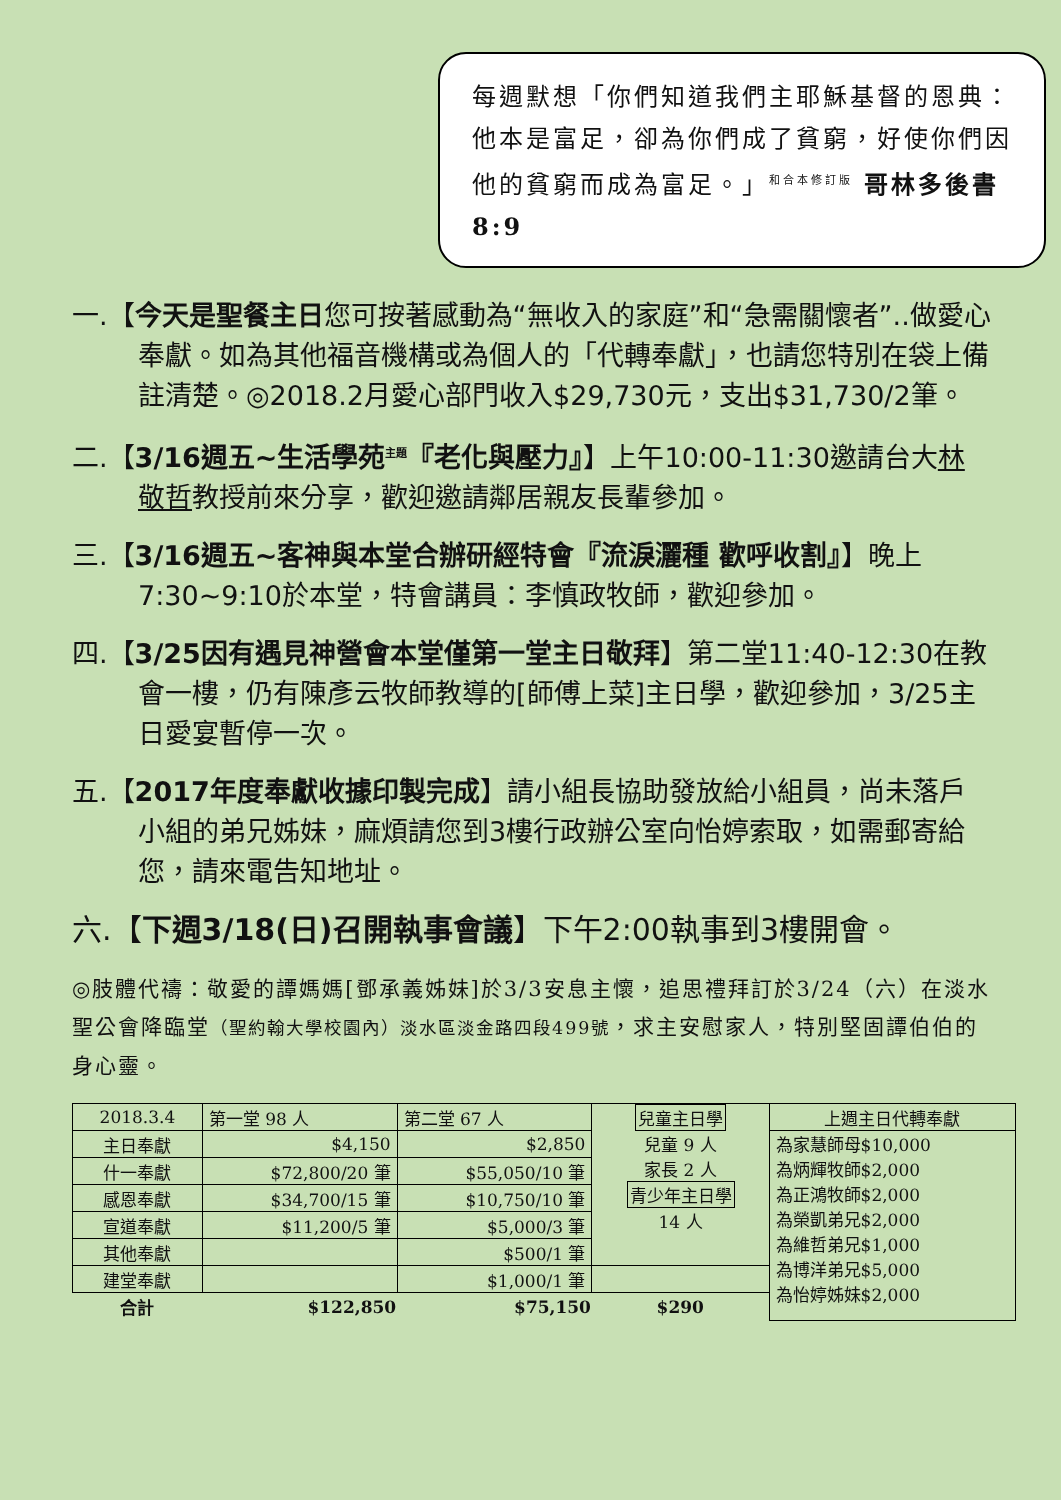每週默想「你們知道我們主耶穌基督的恩典：他本是富足，卻為你們成了貧窮，好使你們因他的貧窮而成為富足。」<sup>和合本修訂版</sup> 哥林多後書8:9
一.【今天是聖餐主日您可按著感動為“無收入的家庭”和“急需關懷者”..做愛心奉獻。如為其他福音機構或為個人的「代轉奉獻」，也請您特別在袋上備註清楚。◎2018.2月愛心部門收入$29,730元，支出$31,730/2筆。
二.【3/16週五~生活學苑<sup>主題</sup>『老化與壓力』】上午10:00-11:30邀請台大林敬哲教授前來分享，歡迎邀請鄰居親友長輩參加。
三.【3/16週五~客神與本堂合辦研經特會『流淚灑種 歡呼收割』】晚上7:30~9:10於本堂，特會講員：李慎政牧師，歡迎參加。
四.【3/25因有遇見神營會本堂僅第一堂主日敬拜】第二堂11:40-12:30在教會一樓，仍有陳彥云牧師教導的[師傅上菜]主日學，歡迎參加，3/25主日愛宴暫停一次。
五.【2017年度奉獻收據印製完成】請小組長協助發放給小組員，尚未落戶小組的弟兄姊妹，麻煩請您到3樓行政辦公室向怡婷索取，如需郵寄給您，請來電告知地址。
六.【下週3/18(日)召開執事會議】下午2:00執事到3樓開會。
◎肢體代禱：敬愛的譚媽媽[鄧承義姊妹]於3/3安息主懷，追思禮拜訂於3/24（六）在淡水聖公會降臨堂（聖約翰大學校園內）淡水區淡金路四段499號，求主安慰家人，特別堅固譚伯伯的身心靈。
| 2018.3.4 | 第一堂 98 人 | 第二堂 67 人 | 兒童主日學 兒童 9 人 家長 2 人 青少年主日學 14 人 | 上週主日代轉奉獻 |
| 主日奉獻 | $4,150 | $2,850 | | 為家慧師母$10,000 為炳輝牧師$2,000 為正鴻牧師$2,000 為榮凱弟兄$2,000 為維哲弟兄$1,000 為博洋弟兄$5,000 為怡婷姊妹$2,000 |
| 什一奉獻 | $72,800/20 筆 | $55,050/10 筆 | | |
| 感恩奉獻 | $34,700/15 筆 | $10,750/10 筆 | | |
| 宣道奉獻 | $11,200/5 筆 | $5,000/3 筆 | | |
| 其他奉獻 | | $500/1 筆 | | |
| 建堂奉獻 | | $1,000/1 筆 | | |
| 合計 | $122,850 | $75,150 | $290 | |